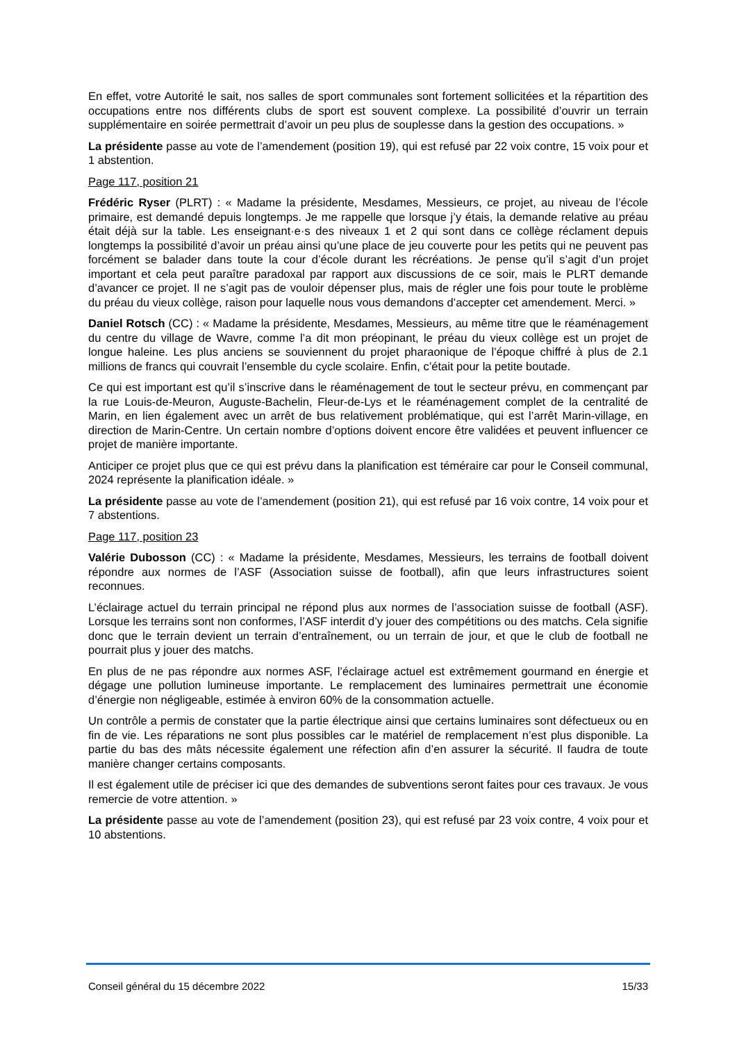En effet, votre Autorité le sait, nos salles de sport communales sont fortement sollicitées et la répartition des occupations entre nos différents clubs de sport est souvent complexe. La possibilité d’ouvrir un terrain supplémentaire en soirée permettrait d’avoir un peu plus de souplesse dans la gestion des occupations. »
La présidente passe au vote de l’amendement (position 19), qui est refusé par 22 voix contre, 15 voix pour et 1 abstention.
Page 117, position 21
Frédéric Ryser (PLRT) : « Madame la présidente, Mesdames, Messieurs, ce projet, au niveau de l’école primaire, est demandé depuis longtemps. Je me rappelle que lorsque j’y étais, la demande relative au préau était déjà sur la table. Les enseignant·e·s des niveaux 1 et 2 qui sont dans ce collège réclament depuis longtemps la possibilité d’avoir un préau ainsi qu’une place de jeu couverte pour les petits qui ne peuvent pas forcément se balader dans toute la cour d’école durant les récréations. Je pense qu’il s’agit d’un projet important et cela peut paraître paradoxal par rapport aux discussions de ce soir, mais le PLRT demande d’avancer ce projet. Il ne s’agit pas de vouloir dépenser plus, mais de régler une fois pour toute le problème du préau du vieux collège, raison pour laquelle nous vous demandons d’accepter cet amendement. Merci. »
Daniel Rotsch (CC) : « Madame la présidente, Mesdames, Messieurs, au même titre que le réaménagement du centre du village de Wavre, comme l’a dit mon préopinant, le préau du vieux collège est un projet de longue haleine. Les plus anciens se souviennent du projet pharaonique de l’époque chiffré à plus de 2.1 millions de francs qui couvrait l’ensemble du cycle scolaire. Enfin, c’était pour la petite boutade.
Ce qui est important est qu’il s’inscrive dans le réaménagement de tout le secteur prévu, en commençant par la rue Louis-de-Meuron, Auguste-Bachelin, Fleur-de-Lys et le réaménagement complet de la centralité de Marin, en lien également avec un arrêt de bus relativement problématique, qui est l’arrêt Marin-village, en direction de Marin-Centre. Un certain nombre d’options doivent encore être validées et peuvent influencer ce projet de manière importante.
Anticiper ce projet plus que ce qui est prévu dans la planification est téméraire car pour le Conseil communal, 2024 représente la planification idéale. »
La présidente passe au vote de l’amendement (position 21), qui est refusé par 16 voix contre, 14 voix pour et 7 abstentions.
Page 117, position 23
Valérie Dubosson (CC) : « Madame la présidente, Mesdames, Messieurs, les terrains de football doivent répondre aux normes de l’ASF (Association suisse de football), afin que leurs infrastructures soient reconnues.
L’éclairage actuel du terrain principal ne répond plus aux normes de l’association suisse de football (ASF). Lorsque les terrains sont non conformes, l’ASF interdit d’y jouer des compétitions ou des matchs. Cela signifie donc que le terrain devient un terrain d’entraînement, ou un terrain de jour, et que le club de football ne pourrait plus y jouer des matchs.
En plus de ne pas répondre aux normes ASF, l’éclairage actuel est extrêmement gourmand en énergie et dégage une pollution lumineuse importante. Le remplacement des luminaires permettrait une économie d’énergie non négligeable, estimée à environ 60% de la consommation actuelle.
Un contrôle a permis de constater que la partie électrique ainsi que certains luminaires sont défectueux ou en fin de vie. Les réparations ne sont plus possibles car le matériel de remplacement n’est plus disponible. La partie du bas des mâts nécessite également une réfection afin d’en assurer la sécurité. Il faudra de toute manière changer certains composants.
Il est également utile de préciser ici que des demandes de subventions seront faites pour ces travaux. Je vous remercie de votre attention. »
La présidente passe au vote de l’amendement (position 23), qui est refusé par 23 voix contre, 4 voix pour et 10 abstentions.
Conseil général du 15 décembre 2022 15/33